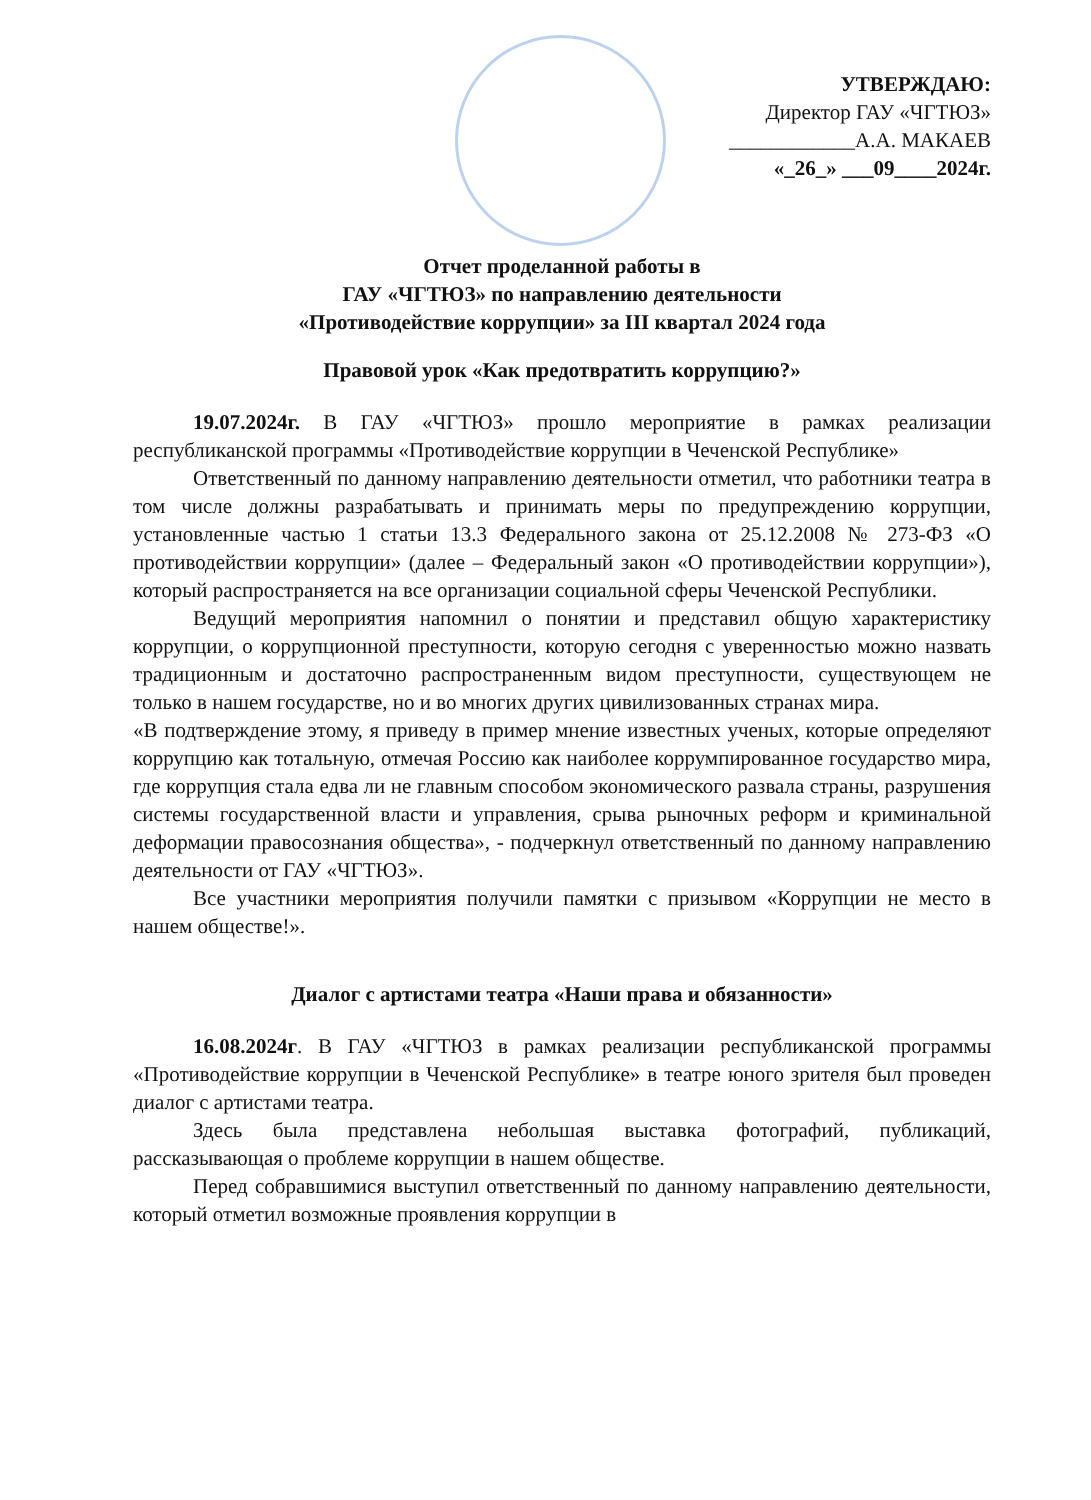УТВЕРЖДАЮ:
Директор ГАУ «ЧГТЮЗ»
____________А.А. МАКАЕВ
«_26_» ___09____2024г.
Отчет проделанной работы в
ГАУ «ЧГТЮЗ» по направлению деятельности
«Противодействие коррупции» за III квартал 2024 года
Правовой урок «Как предотвратить коррупцию?»
19.07.2024г. В ГАУ «ЧГТЮЗ» прошло мероприятие в рамках реализации республиканской программы «Противодействие коррупции в Чеченской Республике»
Ответственный по данному направлению деятельности отметил, что работники театра в том числе должны разрабатывать и принимать меры по предупреждению коррупции, установленные частью 1 статьи 13.3 Федерального закона от 25.12.2008 № 273-ФЗ «О противодействии коррупции» (далее – Федеральный закон «О противодействии коррупции»), который распространяется на все организации социальной сферы Чеченской Республики.
Ведущий мероприятия напомнил о понятии и представил общую характеристику коррупции, о коррупционной преступности, которую сегодня с уверенностью можно назвать традиционным и достаточно распространенным видом преступности, существующем не только в нашем государстве, но и во многих других цивилизованных странах мира.
«В подтверждение этому, я приведу в пример мнение известных ученых, которые определяют коррупцию как тотальную, отмечая Россию как наиболее коррумпированное государство мира, где коррупция стала едва ли не главным способом экономического развала страны, разрушения системы государственной власти и управления, срыва рыночных реформ и криминальной деформации правосознания общества», - подчеркнул ответственный по данному направлению деятельности от ГАУ «ЧГТЮЗ».
Все участники мероприятия получили памятки с призывом «Коррупции не место в нашем обществе!».
Диалог с артистами театра «Наши права и обязанности»
16.08.2024г. В ГАУ «ЧГТЮЗ в рамках реализации республиканской программы «Противодействие коррупции в Чеченской Республике» в театре юного зрителя был проведен диалог с артистами театра.
Здесь была представлена небольшая выставка фотографий, публикаций, рассказывающая о проблеме коррупции в нашем обществе.
Перед собравшимися выступил ответственный по данному направлению деятельности, который отметил возможные проявления коррупции в